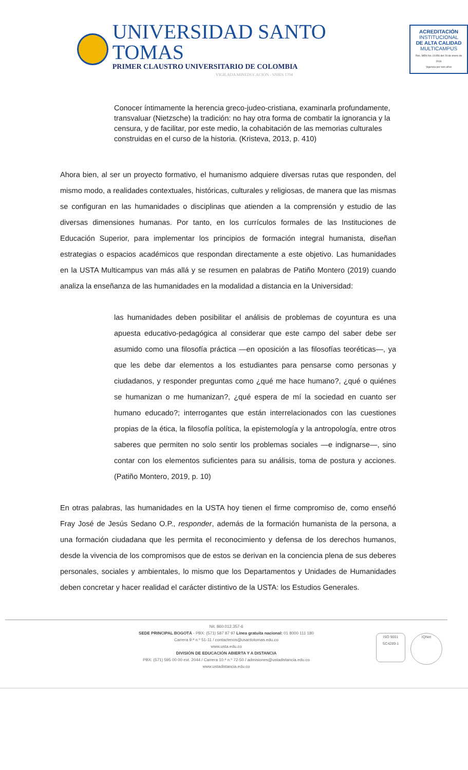UNIVERSIDAD SANTO TOMAS
PRIMER CLAUSTRO UNIVERSITARIO DE COLOMBIA
VIGILADA MINEDUCACIÓN - SNIES 1704
ACREDITACIÓN
INSTITUCIONAL
DE ALTA CALIDAD
MULTICAMPUS
Res. MEN No. 01456 del 29 de enero de 2016
Vigencia por seis años
Conocer íntimamente la herencia greco-judeo-cristiana, examinarla profundamente, transvaluar (Nietzsche) la tradición: no hay otra forma de combatir la ignorancia y la censura, y de facilitar, por este medio, la cohabitación de las memorias culturales construidas en el curso de la historia. (Kristeva, 2013, p. 410)
Ahora bien, al ser un proyecto formativo, el humanismo adquiere diversas rutas que responden, del mismo modo, a realidades contextuales, históricas, culturales y religiosas, de manera que las mismas se configuran en las humanidades o disciplinas que atienden a la comprensión y estudio de las diversas dimensiones humanas. Por tanto, en los currículos formales de las Instituciones de Educación Superior, para implementar los principios de formación integral humanista, diseñan estrategias o espacios académicos que respondan directamente a este objetivo. Las humanidades en la USTA Multicampus van más allá y se resumen en palabras de Patiño Montero (2019) cuando analiza la enseñanza de las humanidades en la modalidad a distancia en la Universidad:
las humanidades deben posibilitar el análisis de problemas de coyuntura es una apuesta educativo-pedagógica al considerar que este campo del saber debe ser asumido como una filosofía práctica —en oposición a las filosofías teoréticas—, ya que les debe dar elementos a los estudiantes para pensarse como personas y ciudadanos, y responder preguntas como ¿qué me hace humano?, ¿qué o quiénes se humanizan o me humanizan?, ¿qué espera de mí la sociedad en cuanto ser humano educado?; interrogantes que están interrelacionados con las cuestiones propias de la ética, la filosofía política, la epistemología y la antropología, entre otros saberes que permiten no solo sentir los problemas sociales —e indignarse—, sino contar con los elementos suficientes para su análisis, toma de postura y acciones. (Patiño Montero, 2019, p. 10)
En otras palabras, las humanidades en la USTA hoy tienen el firme compromiso de, como enseñó Fray José de Jesús Sedano O.P., responder, además de la formación humanista de la persona, a una formación ciudadana que les permita el reconocimiento y defensa de los derechos humanos, desde la vivencia de los compromisos que de estos se derivan en la conciencia plena de sus deberes personales, sociales y ambientales, lo mismo que los Departamentos y Unidades de Humanidades deben concretar y hacer realidad el carácter distintivo de la USTA: los Estudios Generales.
Nit. 860.012.357-6
SEDE PRINCIPAL BOGOTÁ - PBX: (571) 587 87 97 Línea gratuita nacional: 01 8000 111 180
Carrera 9.ª n.º 51-11 / contactenos@usantotomas.edu.co
www.usta.edu.co
DIVISIÓN DE EDUCACIÓN ABIERTA Y A DISTANCIA
PBX: (571) 595 00 00 ext. 2044 / Carrera 10.ª n.º 72-50 / admisiones@ustadistancia.edu.co
www.ustadistancia.edu.co
ISO 9001
SC4289-1
IQNet